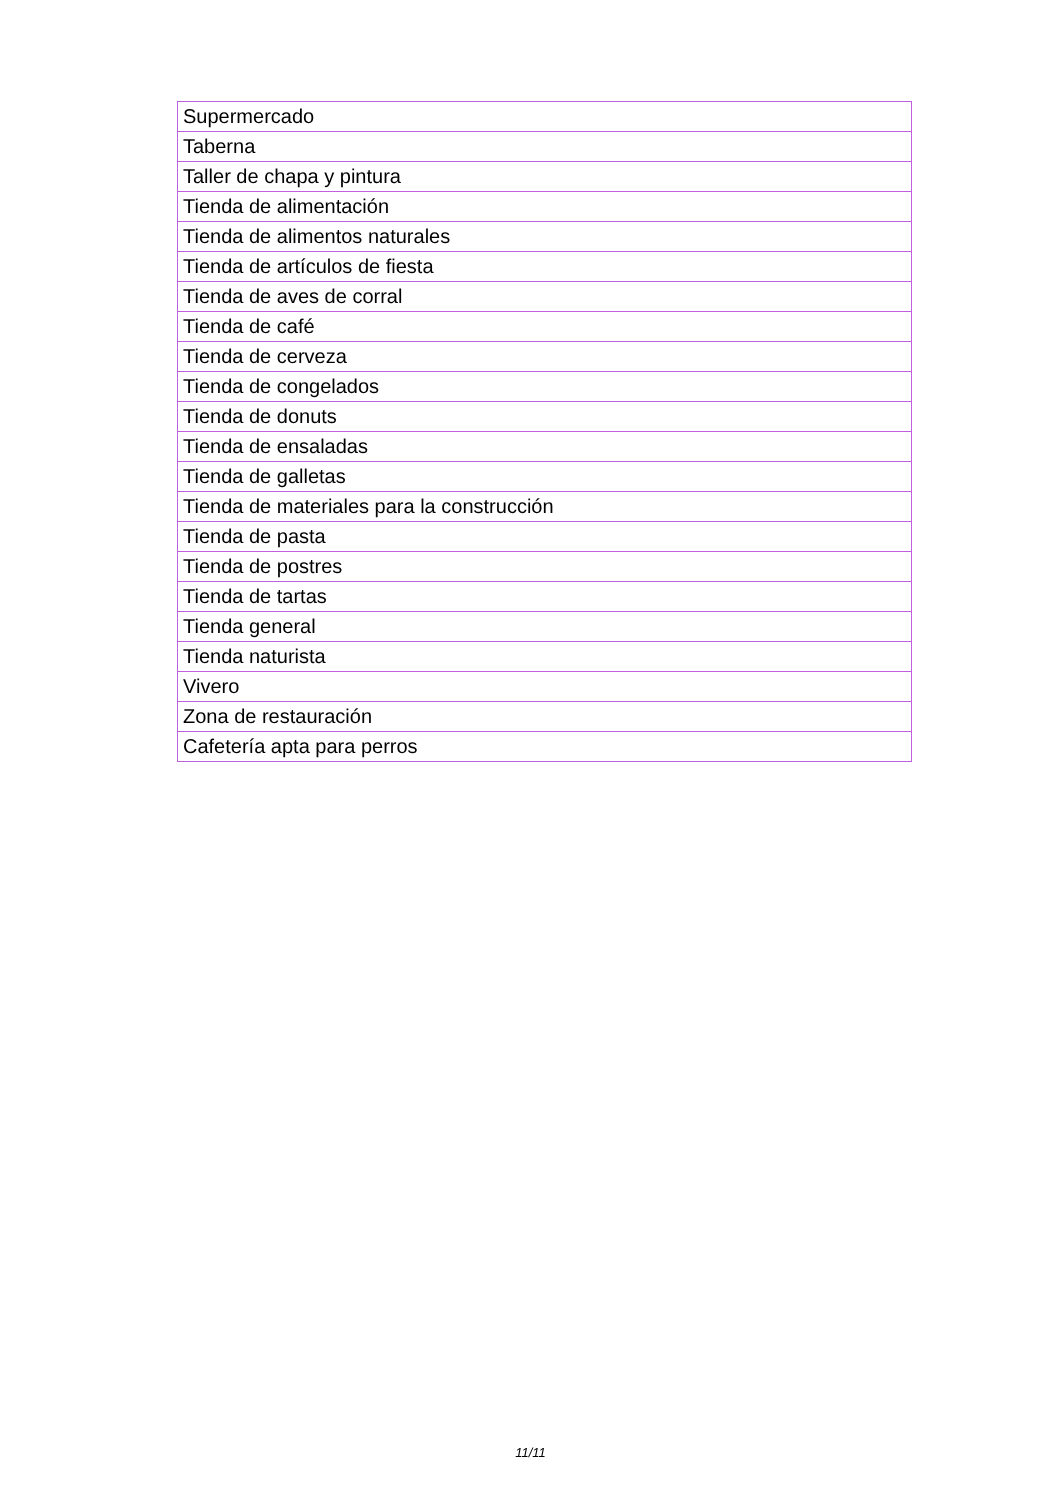| Supermercado |
| Taberna |
| Taller de chapa y pintura |
| Tienda de alimentación |
| Tienda de alimentos naturales |
| Tienda de artículos de fiesta |
| Tienda de aves de corral |
| Tienda de café |
| Tienda de cerveza |
| Tienda de congelados |
| Tienda de donuts |
| Tienda de ensaladas |
| Tienda de galletas |
| Tienda de materiales para la construcción |
| Tienda de pasta |
| Tienda de postres |
| Tienda de tartas |
| Tienda general |
| Tienda naturista |
| Vivero |
| Zona de restauración |
| Cafetería apta para perros |
11/11